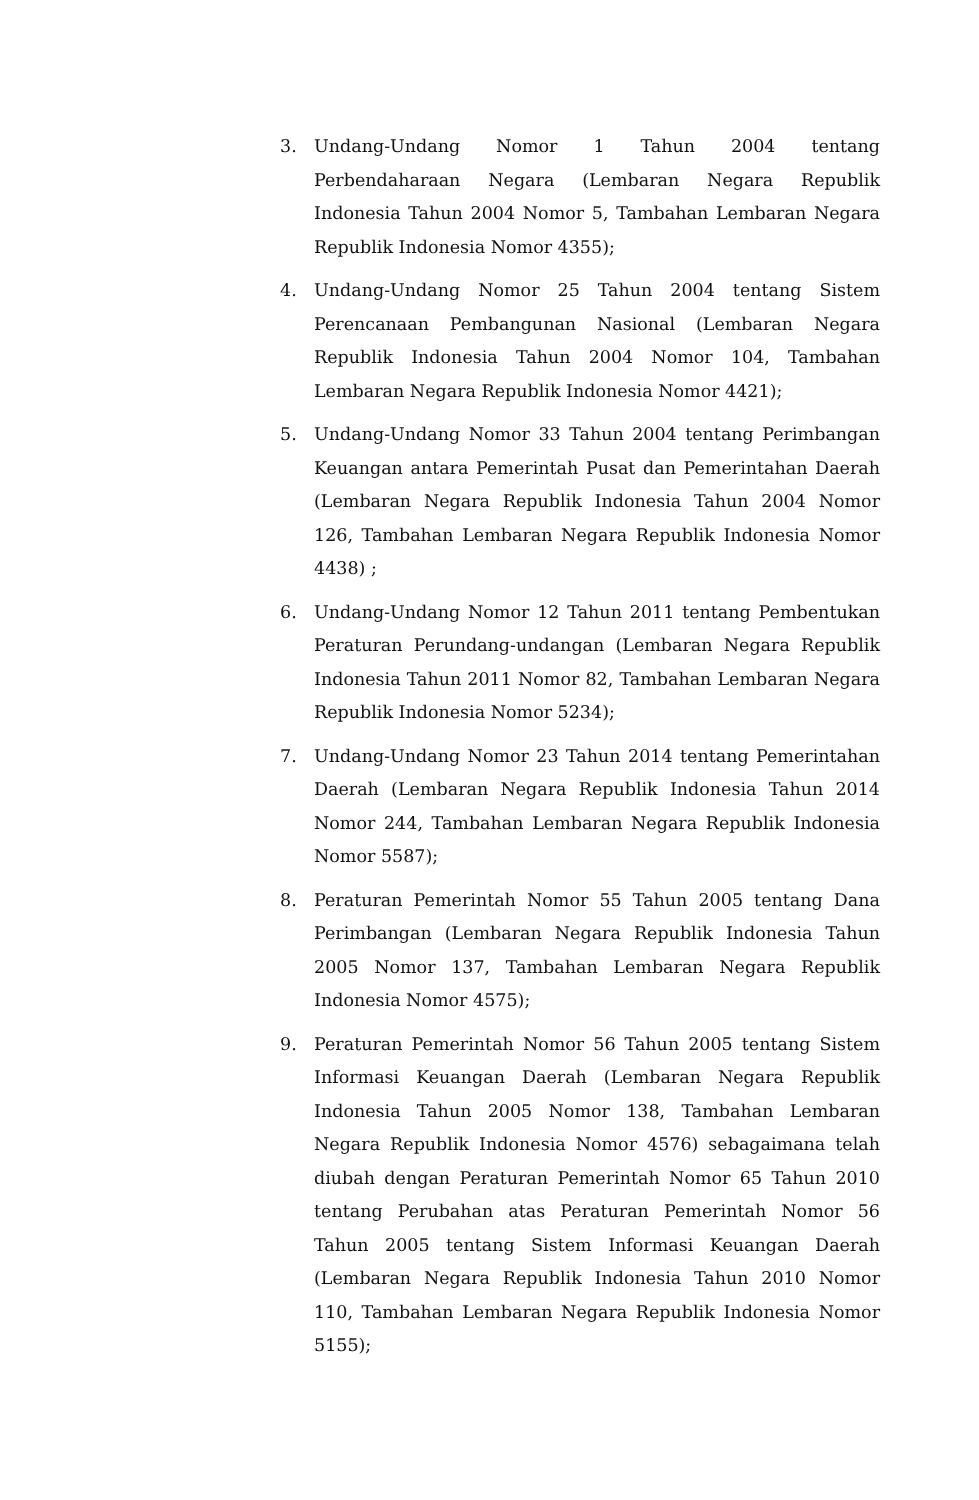3. Undang-Undang Nomor 1 Tahun 2004 tentang Perbendaharaan Negara (Lembaran Negara Republik Indonesia Tahun 2004 Nomor 5, Tambahan Lembaran Negara Republik Indonesia Nomor 4355);
4. Undang-Undang Nomor 25 Tahun 2004 tentang Sistem Perencanaan Pembangunan Nasional (Lembaran Negara Republik Indonesia Tahun 2004 Nomor 104, Tambahan Lembaran Negara Republik Indonesia Nomor 4421);
5. Undang-Undang Nomor 33 Tahun 2004 tentang Perimbangan Keuangan antara Pemerintah Pusat dan Pemerintahan Daerah (Lembaran Negara Republik Indonesia Tahun 2004 Nomor 126, Tambahan Lembaran Negara Republik Indonesia Nomor 4438) ;
6. Undang-Undang Nomor 12 Tahun 2011 tentang Pembentukan Peraturan Perundang-undangan (Lembaran Negara Republik Indonesia Tahun 2011 Nomor 82, Tambahan Lembaran Negara Republik Indonesia Nomor 5234);
7. Undang-Undang Nomor 23 Tahun 2014 tentang Pemerintahan Daerah (Lembaran Negara Republik Indonesia Tahun 2014 Nomor 244, Tambahan Lembaran Negara Republik Indonesia Nomor 5587);
8. Peraturan Pemerintah Nomor 55 Tahun 2005 tentang Dana Perimbangan (Lembaran Negara Republik Indonesia Tahun 2005 Nomor 137, Tambahan Lembaran Negara Republik Indonesia Nomor 4575);
9. Peraturan Pemerintah Nomor 56 Tahun 2005 tentang Sistem Informasi Keuangan Daerah (Lembaran Negara Republik Indonesia Tahun 2005 Nomor 138, Tambahan Lembaran Negara Republik Indonesia Nomor 4576) sebagaimana telah diubah dengan Peraturan Pemerintah Nomor 65 Tahun 2010 tentang Perubahan atas Peraturan Pemerintah Nomor 56 Tahun 2005 tentang Sistem Informasi Keuangan Daerah (Lembaran Negara Republik Indonesia Tahun 2010 Nomor 110, Tambahan Lembaran Negara Republik Indonesia Nomor 5155);